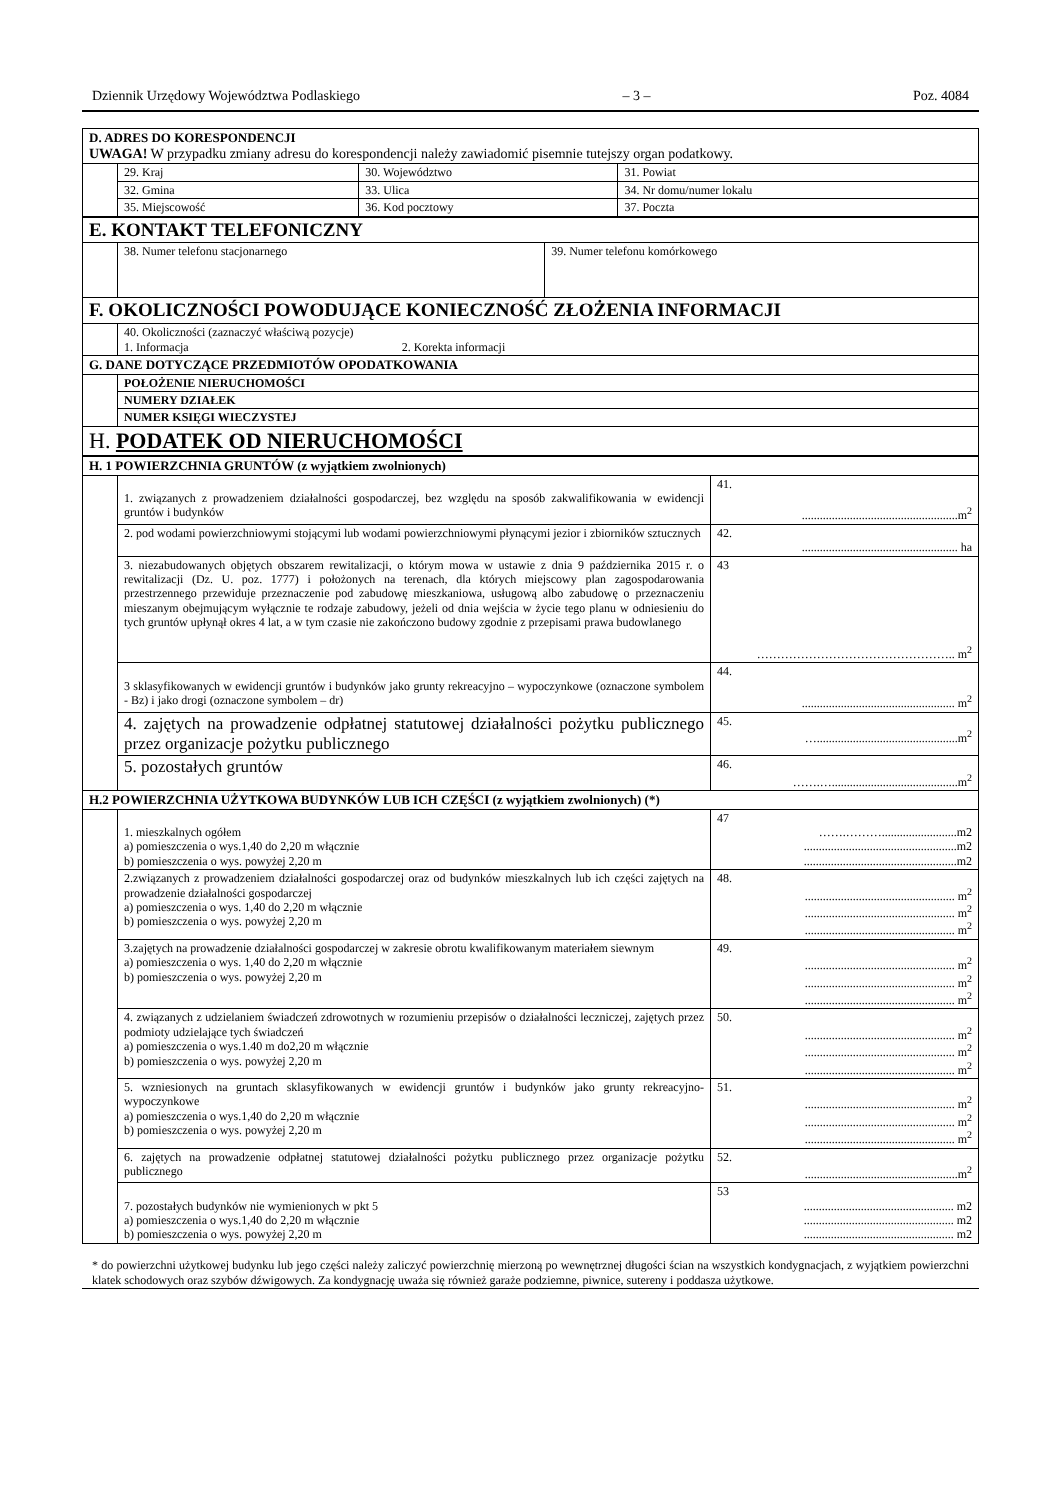Dziennik Urzędowy Województwa Podlaskiego – 3 – Poz. 4084
| D. ADRES DO KORESPONDENCJI UWAGA! W przypadku zmiany adresu do korespondencji należy zawiadomić pisemnie tutejszy organ podatkowy. | | | |
| | 29. Kraj | 30. Województwo | 31. Powiat |
| | 32. Gmina | 33. Ulica | 34. Nr domu/numer lokalu |
| | 35. Miejscowość | 36. Kod pocztowy | 37. Poczta |
| E. KONTAKT TELEFONICZNY | | |
| | 38. Numer telefonu stacjonarnego | 39. Numer telefonu komórkowego |
| F. OKOLICZNOŚCI POWODUJĄCE KONIECZNOŚĆ ZŁOŻENIA INFORMACJI | | |
| | 40. Okoliczności (zaznaczyć właściwą pozycje) 1. Informacja 2. Korekta informacji | |
| G. DANE DOTYCZĄCE PRZEDMIOTÓW OPODATKOWANIA | | |
| | POŁOŻENIE NIERUCHOMOŚCI | |
| | NUMERY DZIAŁEK | |
| | NUMER KSIĘGI WIECZYSTEJ | |
| H. PODATEK OD NIERUCHOMOŚCI | | |
| H. 1 POWIERZCHNIA GRUNTÓW (z wyjątkiem zwolnionych) | | |
| | 1. związanych z prowadzeniem działalności gospodarczej, bez względu na sposób zakwalifikowania w ewidencji gruntów i budynków | 41. ....................................................m<sup>2</sup> |
| | 2. pod wodami powierzchniowymi stojącymi lub wodami powierzchniowymi płynącymi jezior i zbiorników sztucznych | 42. .................................................... ha |
| | 3. niezabudowanych objętych obszarem rewitalizacji, o którym mowa w ustawie z dnia 9 października 2015 r. o rewitalizacji (Dz. U. poz. 1777) i położonych na terenach, dla których miejscowy plan zagospodarowania przestrzennego przewiduje przeznaczenie pod zabudowę mieszkaniowa, usługową albo zabudowę o przeznaczeniu mieszanym obejmującym wyłącznie te rodzaje zabudowy, jeżeli od dnia wejścia w życie tego planu w odniesieniu do tych gruntów upłynął okres 4 lat, a w tym czasie nie zakończono budowy zgodnie z przepisami prawa budowlanego | 43 ………………………………………….. m<sup>2</sup> |
| | 3 sklasyfikowanych w ewidencji gruntów i budynków jako grunty rekreacyjno – wypoczynkowe (oznaczone symbolem - Bz) i jako drogi (oznaczone symbolem – dr) | 44. ................................................... m<sup>2</sup> |
| | 4. zajętych na prowadzenie odpłatnej statutowej działalności pożytku publicznego przez organizacje pożytku publicznego | 45. …...............................................m<sup>2</sup> |
| | 5. pozostałych gruntów | 46. …….…..........................................m<sup>2</sup> |
| H.2 POWIERZCHNIA UŻYTKOWA BUDYNKÓW LUB ICH CZĘŚCI (z wyjątkiem zwolnionych) (*) | | |
| | 1. mieszkalnych ogółem a) pomieszczenia o wys.1,40 do 2,20 m włącznie b) pomieszczenia o wys. powyżej 2,20 m | 47 …….……….........................m2 ...................................................m2 ...................................................m2 |
| | 2.związanych z prowadzeniem działalności gospodarczej oraz od budynków mieszkalnych lub ich części zajętych na prowadzenie działalności gospodarczej a) pomieszczenia o wys. 1,40 do 2,20 m włącznie b) pomieszczenia o wys. powyżej 2,20 m | 48. .................................................. m<sup>2</sup> .................................................. m<sup>2</sup> .................................................. m<sup>2</sup> |
| | 3.zajętych na prowadzenie działalności gospodarczej w zakresie obrotu kwalifikowanym materiałem siewnym a) pomieszczenia o wys. 1,40 do 2,20 m włącznie b) pomieszczenia o wys. powyżej 2,20 m | 49. .................................................. m<sup>2</sup> .................................................. m<sup>2</sup> .................................................. m<sup>2</sup> |
| | 4. związanych z udzielaniem świadczeń zdrowotnych w rozumieniu przepisów o działalności leczniczej, zajętych przez podmioty udzielające tych świadczeń a) pomieszczenia o wys.1.40 m do2,20 m włącznie b) pomieszczenia o wys. powyżej 2,20 m | 50. .................................................. m<sup>2</sup> .................................................. m<sup>2</sup> .................................................. m<sup>2</sup> |
| | 5. wzniesionych na gruntach sklasyfikowanych w ewidencji gruntów i budynków jako grunty rekreacyjno- wypoczynkowe a) pomieszczenia o wys.1,40 do 2,20 m włącznie b) pomieszczenia o wys. powyżej 2,20 m | 51. .................................................. m<sup>2</sup> .................................................. m<sup>2</sup> .................................................. m<sup>2</sup> |
| | 6. zajętych na prowadzenie odpłatnej statutowej działalności pożytku publicznego przez organizacje pożytku publicznego | 52. ...................................................m<sup>2</sup> |
| | 7. pozostałych budynków nie wymienionych w pkt 5 a) pomieszczenia o wys.1,40 do 2,20 m włącznie b) pomieszczenia o wys. powyżej 2,20 m | 53 .................................................. m2 .................................................. m2 .................................................. m2 |
* do powierzchni użytkowej budynku lub jego części należy zaliczyć powierzchnię mierzoną po wewnętrznej długości ścian na wszystkich kondygnacjach, z wyjątkiem powierzchni klatek schodowych oraz szybów dźwigowych. Za kondygnację uważa się również garaże podziemne, piwnice, sutereny i poddasza użytkowe.